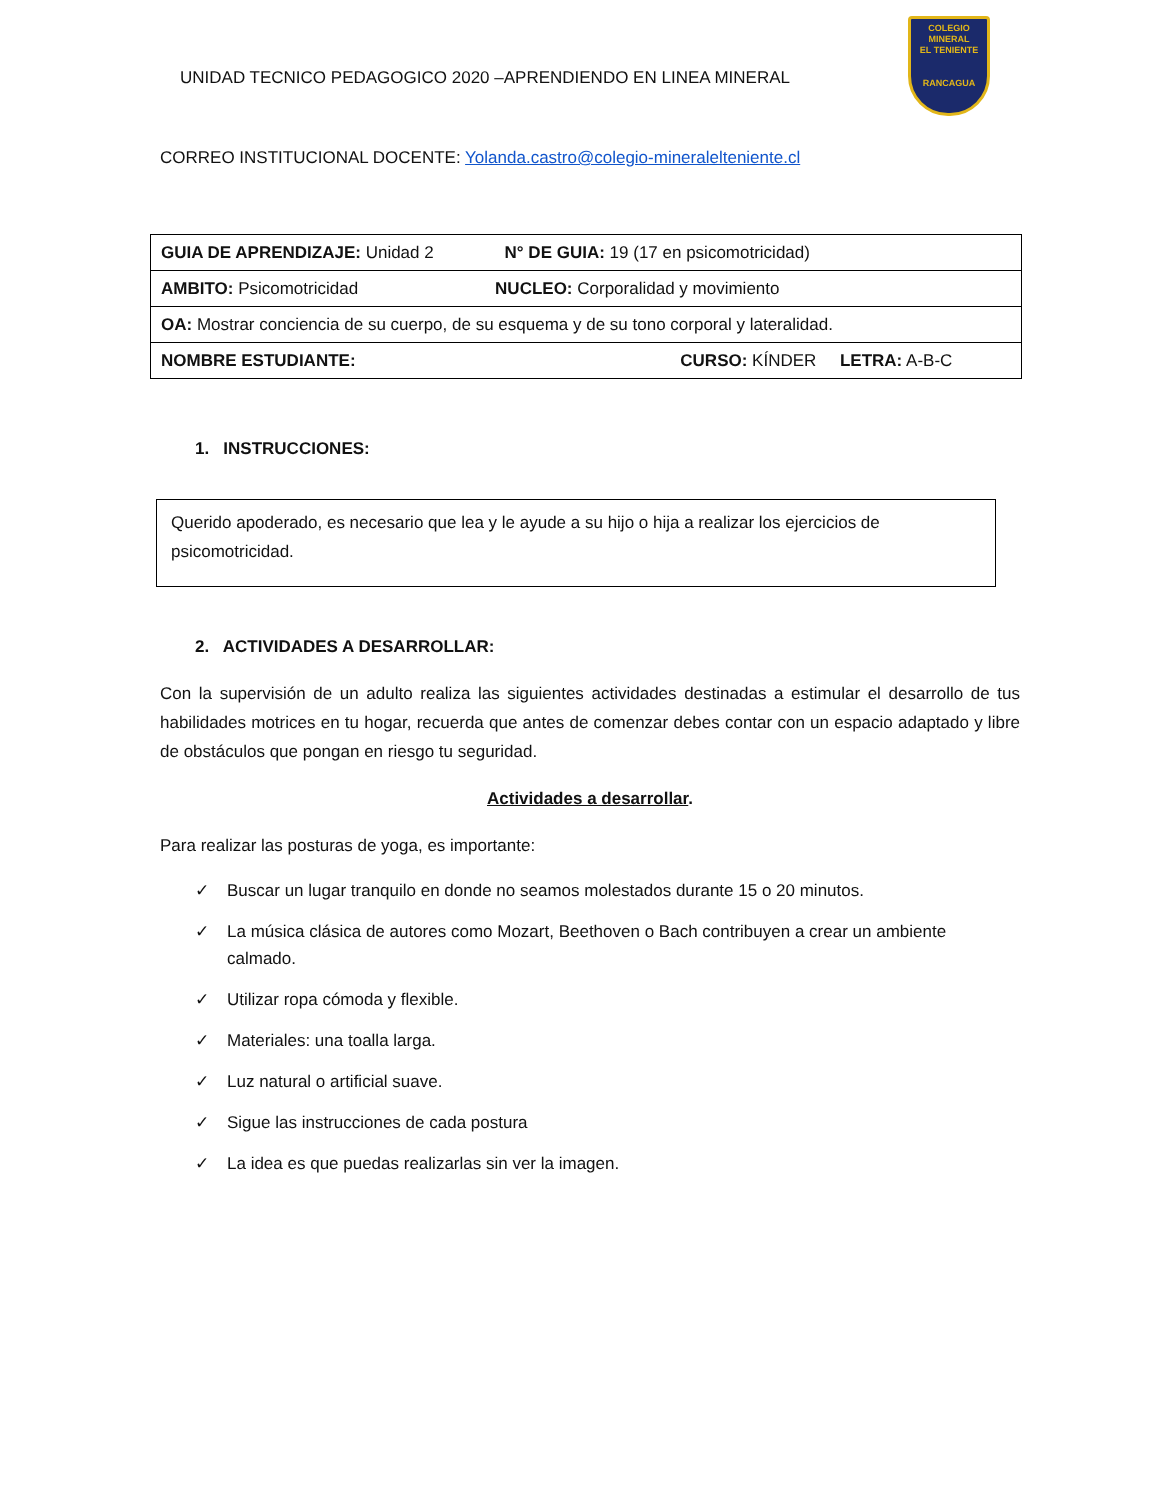COLEGIO
MINERAL
EL TENIENTE
RANCAGUA
UNIDAD TECNICO PEDAGOGICO 2020 –APRENDIENDO EN LINEA MINERAL
CORREO INSTITUCIONAL DOCENTE: Yolanda.castro@colegio-mineralelteniente.cl
| GUIA DE APRENDIZAJE: Unidad 2 N° DE GUIA: 19 (17 en psicomotricidad) |
| AMBITO: Psicomotricidad NUCLEO: Corporalidad y movimiento |
| OA: Mostrar conciencia de su cuerpo, de su esquema y de su tono corporal y lateralidad. |
| NOMBRE ESTUDIANTE: CURSO: KÍNDER LETRA: A-B-C |
1. INSTRUCCIONES:
Querido apoderado, es necesario que lea y le ayude a su hijo o hija a realizar los ejercicios de psicomotricidad.
2. ACTIVIDADES A DESARROLLAR:
Con la supervisión de un adulto realiza las siguientes actividades destinadas a estimular el desarrollo de tus habilidades motrices en tu hogar, recuerda que antes de comenzar debes contar con un espacio adaptado y libre de obstáculos que pongan en riesgo tu seguridad.
Actividades a desarrollar.
Para realizar las posturas de yoga, es importante:
✓
Buscar un lugar tranquilo en donde no seamos molestados durante 15 o 20 minutos.
✓
La música clásica de autores como Mozart, Beethoven o Bach contribuyen a crear un ambiente calmado.
✓ Utilizar ropa cómoda y flexible.
✓ Materiales: una toalla larga.
✓ Luz natural o artificial suave.
✓ Sigue las instrucciones de cada postura
✓ La idea es que puedas realizarlas sin ver la imagen.